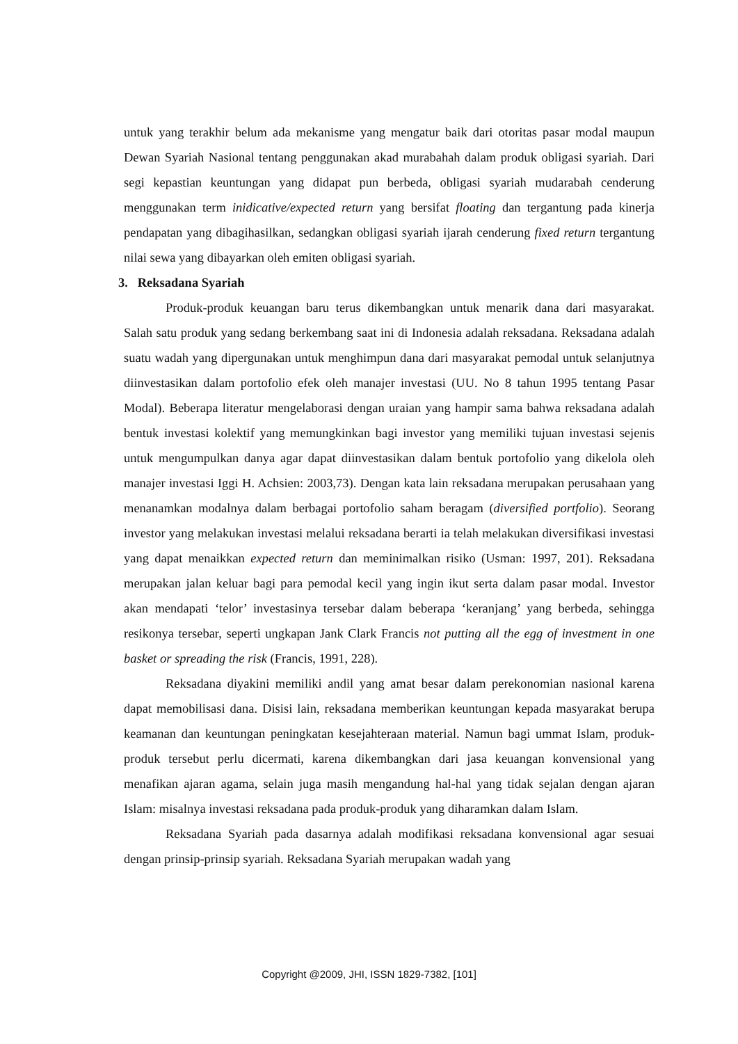untuk yang terakhir belum ada mekanisme yang mengatur baik dari otoritas pasar modal maupun Dewan Syariah Nasional tentang penggunakan akad murabahah dalam produk obligasi syariah. Dari segi kepastian keuntungan yang didapat pun berbeda, obligasi syariah mudarabah cenderung menggunakan term inidicative/expected return yang bersifat floating dan tergantung pada kinerja pendapatan yang dibagihasilkan, sedangkan obligasi syariah ijarah cenderung fixed return tergantung nilai sewa yang dibayarkan oleh emiten obligasi syariah.
3. Reksadana Syariah
Produk-produk keuangan baru terus dikembangkan untuk menarik dana dari masyarakat. Salah satu produk yang sedang berkembang saat ini di Indonesia adalah reksadana. Reksadana adalah suatu wadah yang dipergunakan untuk menghimpun dana dari masyarakat pemodal untuk selanjutnya diinvestasikan dalam portofolio efek oleh manajer investasi (UU. No 8 tahun 1995 tentang Pasar Modal). Beberapa literatur mengelaborasi dengan uraian yang hampir sama bahwa reksadana adalah bentuk investasi kolektif yang memungkinkan bagi investor yang memiliki tujuan investasi sejenis untuk mengumpulkan danya agar dapat diinvestasikan dalam bentuk portofolio yang dikelola oleh manajer investasi Iggi H. Achsien: 2003,73). Dengan kata lain reksadana merupakan perusahaan yang menanamkan modalnya dalam berbagai portofolio saham beragam (diversified portfolio). Seorang investor yang melakukan investasi melalui reksadana berarti ia telah melakukan diversifikasi investasi yang dapat menaikkan expected return dan meminimalkan risiko (Usman: 1997, 201). Reksadana merupakan jalan keluar bagi para pemodal kecil yang ingin ikut serta dalam pasar modal. Investor akan mendapati ‘telor’ investasinya tersebar dalam beberapa ‘keranjang’ yang berbeda, sehingga resikonya tersebar, seperti ungkapan Jank Clark Francis not putting all the egg of investment in one basket or spreading the risk (Francis, 1991, 228).
Reksadana diyakini memiliki andil yang amat besar dalam perekonomian nasional karena dapat memobilisasi dana. Disisi lain, reksadana memberikan keuntungan kepada masyarakat berupa keamanan dan keuntungan peningkatan kesejahteraan material. Namun bagi ummat Islam, produk-produk tersebut perlu dicermati, karena dikembangkan dari jasa keuangan konvensional yang menafikan ajaran agama, selain juga masih mengandung hal-hal yang tidak sejalan dengan ajaran Islam: misalnya investasi reksadana pada produk-produk yang diharamkan dalam Islam.
Reksadana Syariah pada dasarnya adalah modifikasi reksadana konvensional agar sesuai dengan prinsip-prinsip syariah. Reksadana Syariah merupakan wadah yang
Copyright @2009, JHI, ISSN 1829-7382, [101]